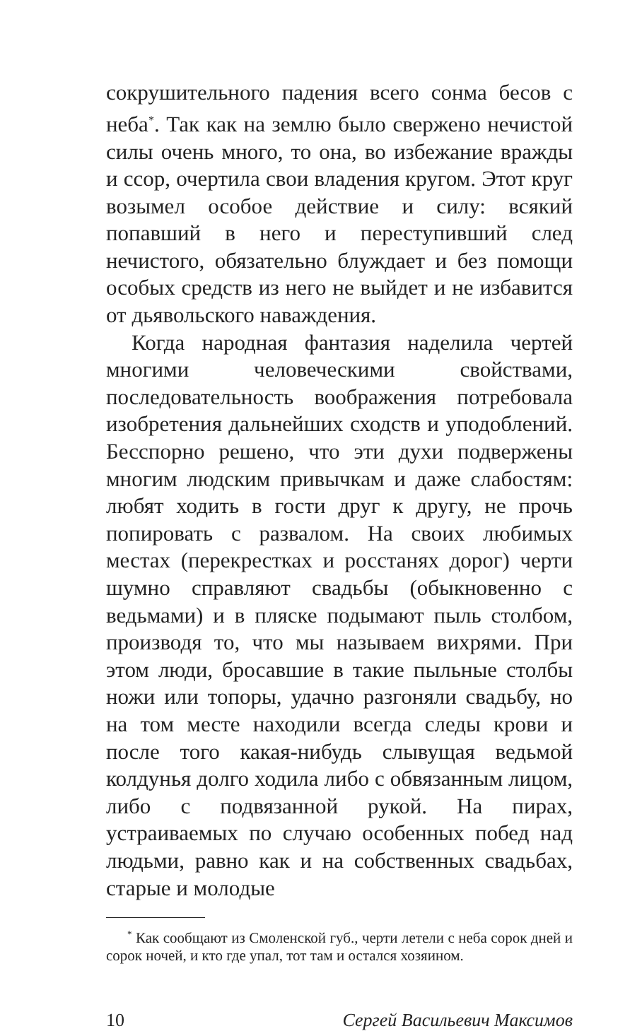сокрушительного падения всего сонма бесов с неба<sup>*</sup>. Так как на землю было свержено нечистой силы очень много, то она, во избежание вражды и ссор, очертила свои владения кругом. Этот круг возымел особое действие и силу: всякий попавший в него и переступивший след нечистого, обязательно блуждает и без помощи особых средств из него не выйдет и не избавится от дьявольского наваждения.
Когда народная фантазия наделила чертей многими человеческими свойствами, последовательность воображения потребовала изобретения дальнейших сходств и уподоблений. Бесспорно решено, что эти духи подвержены многим людским привычкам и даже слабостям: любят ходить в гости друг к другу, не прочь попировать с развалом. На своих любимых местах (перекрестках и росстанях дорог) черти шумно справляют свадьбы (обыкновенно с ведьмами) и в пляске подымают пыль столбом, производя то, что мы называем вихрями. При этом люди, бросавшие в такие пыльные столбы ножи или топоры, удачно разгоняли свадьбу, но на том месте находили всегда следы крови и после того какая-нибудь слывущая ведьмой колдунья долго ходила либо с обвязанным лицом, либо с подвязанной рукой. На пирах, устраиваемых по случаю особенных побед над людьми, равно как и на собственных свадьбах, старые и молодые
<sup>*</sup> Как сообщают из Смоленской губ., черти летели с неба сорок дней и сорок ночей, и кто где упал, тот там и остался хозяином.
10 Сергей Васильевич Максимов